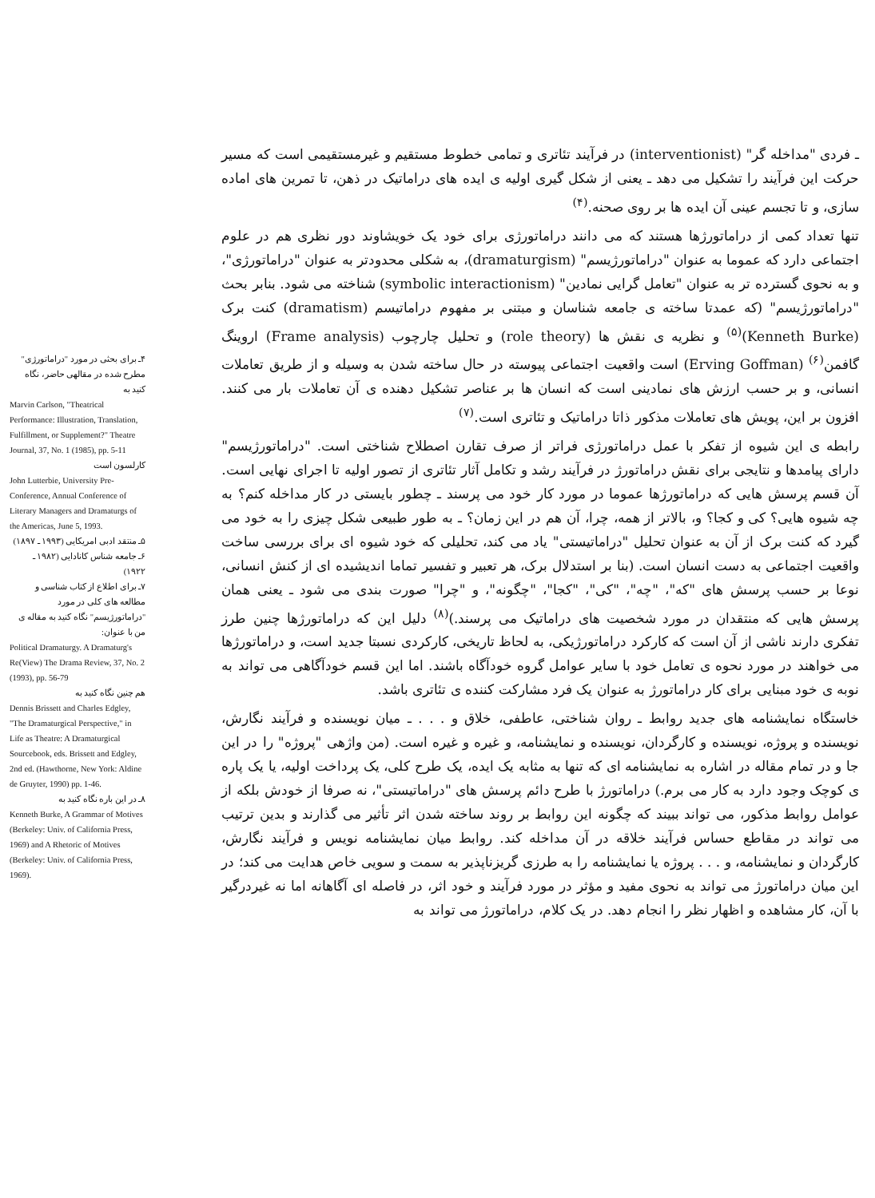ـ فردی "مداخله گر" (interventionist) در فرآیند تئاتری و تمامی خطوط مستقیم و غیرمستقیمی است که مسیر حرکت این فرآیند را تشکیل می دهد ـ یعنی از شکل گیری اولیه ی ایده های دراماتیک در ذهن، تا تمرین های اماده سازی، و تا تجسم عینی آن ایده ها بر روی صحنه.<sup>(۴)</sup>
تنها تعداد کمی از دراماتورژها هستند که می دانند دراماتورژی برای خود یک خویشاوند دور نظری هم در علوم اجتماعی دارد که عموما به عنوان "دراماتورژیسم" (dramaturgism)، به شکلی محدودتر به عنوان "دراماتورژی"، و به نحوی گسترده تر به عنوان "تعامل گرایی نمادین" (symbolic interactionism) شناخته می شود. بنابر بحث "دراماتورژیسم" (که عمدتا ساخته ی جامعه شناسان و مبتنی بر مفهوم دراماتیسم (dramatism) کنت برک (Kenneth Burke)<sup>(۵)</sup> و نظریه ی نقش ها (role theory) و تحلیل چارچوب (Frame analysis) اروینگ گافمن<sup>(۶)</sup> (Erving Goffman) است واقعیت اجتماعی پیوسته در حال ساخته شدن به وسیله و از طریق تعاملات انسانی، و بر حسب ارزش های نمادینی است که انسان ها بر عناصر تشکیل دهنده ی آن تعاملات بار می کنند. افزون بر این، پویش های تعاملات مذکور ذاتا دراماتیک و تئاتری است.<sup>(۷)</sup>
رابطه ی این شیوه از تفکر با عمل دراماتورژی فراتر از صرف تقارن اصطلاح شناختی است. "دراماتورژیسم" دارای پیامدها و نتایجی برای نقش دراماتورژ در فرآیند رشد و تکامل آثار تئاتری از تصور اولیه تا اجرای نهایی است. آن قسم پرسش هایی که دراماتورژها عموما در مورد کار خود می پرسند ـ چطور بایستی در کار مداخله کنم؟ به چه شیوه هایی؟ کی و کجا؟ و، بالاتر از همه، چرا، آن هم در این زمان؟ ـ به طور طبیعی شکل چیزی را به خود می گیرد که کنت برک از آن به عنوان تحلیل "دراماتیستی" یاد می کند، تحلیلی که خود شیوه ای برای بررسی ساخت واقعیت اجتماعی به دست انسان است. (بنا بر استدلال برک، هر تعبیر و تفسیر تماما اندیشیده ای از کنش انسانی، نوعا بر حسب پرسش های "که"، "چه"، "کی"، "کجا"، "چگونه"، و "چرا" صورت بندی می شود ـ یعنی همان پرسش هایی که منتقدان در مورد شخصیت های دراماتیک می پرسند.)<sup>(۸)</sup> دلیل این که دراماتورژها چنین طرز تفکری دارند ناشی از آن است که کارکرد دراماتورژیکی، به لحاظ تاریخی، کارکردی نسبتا جدید است، و دراماتورژها می خواهند در مورد نحوه ی تعامل خود با سایر عوامل گروه خودآگاه باشند. اما این قسم خودآگاهی می تواند به نوبه ی خود مبنایی برای کار دراماتورژ به عنوان یک فرد مشارکت کننده ی تئاتری باشد.
خاستگاه نمایشنامه های جدید روابط ـ روان شناختی، عاطفی، خلاق و . . . ـ میان نویسنده و فرآیند نگارش، نویسنده و پروژه، نویسنده و کارگردان، نویسنده و نمایشنامه، و غیره و غیره است. (من واژهی "پروژه" را در این جا و در تمام مقاله در اشاره به نمایشنامه ای که تنها به مثابه یک ایده، یک طرح کلی، یک پرداخت اولیه، یا یک پاره ی کوچک وجود دارد به کار می برم.) دراماتورژ با طرح دائم پرسش های "دراماتیستی"، نه صرفا از خودش بلکه از عوامل روابط مذکور، می تواند ببیند که چگونه این روابط بر روند ساخته شدن اثر تأثیر می گذارند و بدین ترتیب می تواند در مقاطع حساس فرآیند خلاقه در آن مداخله کند. روابط میان نمایشنامه نویس و فرآیند نگارش، کارگردان و نمایشنامه، و . . . پروژه یا نمایشنامه را به طرزی گریزناپذیر به سمت و سویی خاص هدایت می کند؛ در این میان دراماتورژ می تواند به نحوی مفید و مؤثر در مورد فرآیند و خود اثر، در فاصله ای آگاهانه اما نه غیردرگیر با آن، کار مشاهده و اظهار نظر را انجام دهد. در یک کلام، دراماتورژ می تواند به
۴ـ برای بحثی در مورد "دراماتورژی" مطرح شده در مقالهی حاضر، نگاه کنید به
Marvin Carlson, "Theatrical Performance: Illustration, Translation, Fulfillment, or Supplement?" Theatre Journal, 37, No. 1 (1985), pp. 5-11
کارلسون است
John Lutterbie, University Pre-Conference, Annual Conference of Literary Managers and Dramaturgs of the Americas, June 5, 1993.
۵ـ منتقد ادبی امریکایی (۱۹۹۳ ـ ۱۸۹۷)
۶ـ جامعه شناس کانادایی (۱۹۸۲ ـ ۱۹۲۲)
۷ـ برای اطلاع از کتاب شناسی و مطالعه های کلی در مورد "دراماتورژیسم" نگاه کنید به مقاله ی من با عنوان:
Political Dramaturgy. A Dramaturg's Re(View) The Drama Review, 37, No. 2 (1993), pp. 56-79
هم چنین نگاه کنید به
Dennis Brissett and Charles Edgley, "The Dramaturgical Perspective," in Life as Theatre: A Dramaturgical Sourcebook, eds. Brissett and Edgley, 2nd ed. (Hawthorne, New York: Aldine de Gruyter, 1990) pp. 1-46.
۸ـ در این باره نگاه کنید به
Kenneth Burke, A Grammar of Motives (Berkeley: Univ. of California Press, 1969) and A Rhetoric of Motives (Berkeley: Univ. of California Press, 1969).